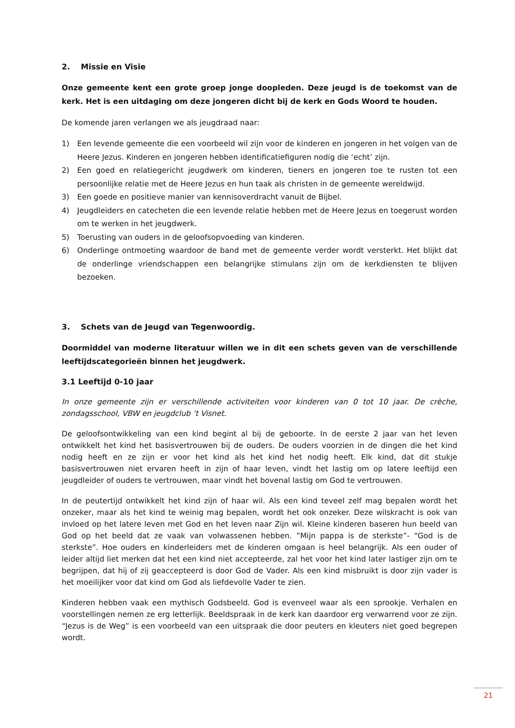2. Missie en Visie
Onze gemeente kent een grote groep jonge doopleden. Deze jeugd is de toekomst van de kerk. Het is een uitdaging om deze jongeren dicht bij de kerk en Gods Woord te houden.
De komende jaren verlangen we als jeugdraad naar:
1) Een levende gemeente die een voorbeeld wil zijn voor de kinderen en jongeren in het volgen van de Heere Jezus. Kinderen en jongeren hebben identificatiefiguren nodig die ‘echt’ zijn.
2) Een goed en relatiegericht jeugdwerk om kinderen, tieners en jongeren toe te rusten tot een persoonlijke relatie met de Heere Jezus en hun taak als christen in de gemeente wereldwijd.
3) Een goede en positieve manier van kennisoverdracht vanuit de Bijbel.
4) Jeugdleiders en catecheten die een levende relatie hebben met de Heere Jezus en toegerust worden om te werken in het jeugdwerk.
5) Toerusting van ouders in de geloofsopvoeding van kinderen.
6) Onderlinge ontmoeting waardoor de band met de gemeente verder wordt versterkt. Het blijkt dat de onderlinge vriendschappen een belangrijke stimulans zijn om de kerkdiensten te blijven bezoeken.
3. Schets van de Jeugd van Tegenwoordig.
Doormiddel van moderne literatuur willen we in dit een schets geven van de verschillende leeftijdscategorieën binnen het jeugdwerk.
3.1 Leeftijd 0-10 jaar
In onze gemeente zijn er verschillende activiteiten voor kinderen van 0 tot 10 jaar. De crèche, zondagsschool, VBW en jeugdclub ’t Visnet.
De geloofsontwikkeling van een kind begint al bij de geboorte. In de eerste 2 jaar van het leven ontwikkelt het kind het basisvertrouwen bij de ouders. De ouders voorzien in de dingen die het kind nodig heeft en ze zijn er voor het kind als het kind het nodig heeft. Elk kind, dat dit stukje basisvertrouwen niet ervaren heeft in zijn of haar leven, vindt het lastig om op latere leeftijd een jeugdleider of ouders te vertrouwen, maar vindt het bovenal lastig om God te vertrouwen.
In de peutertijd ontwikkelt het kind zijn of haar wil. Als een kind teveel zelf mag bepalen wordt het onzeker, maar als het kind te weinig mag bepalen, wordt het ook onzeker. Deze wilskracht is ook van invloed op het latere leven met God en het leven naar Zijn wil. Kleine kinderen baseren hun beeld van God op het beeld dat ze vaak van volwassenen hebben. ”Mijn pappa is de sterkste”- “God is de sterkste”. Hoe ouders en kinderleiders met de kinderen omgaan is heel belangrijk. Als een ouder of leider altijd liet merken dat het een kind niet accepteerde, zal het voor het kind later lastiger zijn om te begrijpen, dat hij of zij geaccepteerd is door God de Vader. Als een kind misbruikt is door zijn vader is het moeilijker voor dat kind om God als liefdevolle Vader te zien.
Kinderen hebben vaak een mythisch Godsbeeld. God is evenveel waar als een sprookje. Verhalen en voorstellingen nemen ze erg letterlijk. Beeldspraak in de kerk kan daardoor erg verwarrend voor ze zijn. “Jezus is de Weg” is een voorbeeld van een uitspraak die door peuters en kleuters niet goed begrepen wordt.
21